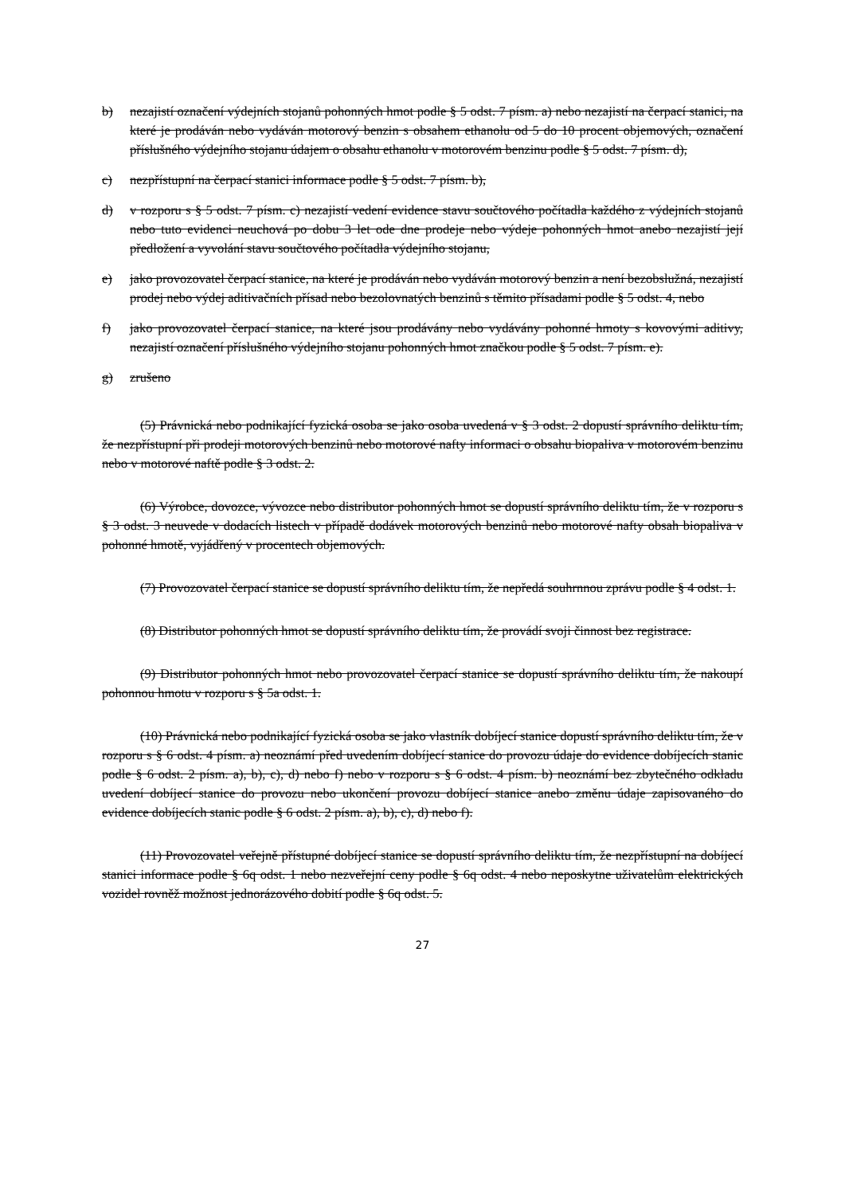b) nezajistí označení výdejních stojanů pohonných hmot podle § 5 odst. 7 písm. a) nebo nezajistí na čerpací stanici, na které je prodáván nebo vydáván motorový benzin s obsahem ethanolu od 5 do 10 procent objemových, označení příslušného výdejního stojanu údajem o obsahu ethanolu v motorovém benzinu podle § 5 odst. 7 písm. d),
c) nezpřístupní na čerpací stanici informace podle § 5 odst. 7 písm. b),
d) v rozporu s § 5 odst. 7 písm. c) nezajistí vedení evidence stavu součtového počítadla každého z výdejních stojanů nebo tuto evidenci neuchová po dobu 3 let ode dne prodeje nebo výdeje pohonných hmot anebo nezajistí její předložení a vyvolání stavu součtového počítadla výdejního stojanu,
e) jako provozovatel čerpací stanice, na které je prodáván nebo vydáván motorový benzin a není bezobslužná, nezajistí prodej nebo výdej aditivačních přísad nebo bezolovnatých benzinů s těmito přísadami podle § 5 odst. 4, nebo
f) jako provozovatel čerpací stanice, na které jsou prodávány nebo vydávány pohonné hmoty s kovovými aditivy, nezajistí označení příslušného výdejního stojanu pohonných hmot značkou podle § 5 odst. 7 písm. e).
g) zrušeno
(5) Právnická nebo podnikající fyzická osoba se jako osoba uvedená v § 3 odst. 2 dopustí správního deliktu tím, že nezpřístupní při prodeji motorových benzinů nebo motorové nafty informaci o obsahu biopaliva v motorovém benzinu nebo v motorové naftě podle § 3 odst. 2.
(6) Výrobce, dovozce, vývozce nebo distributor pohonných hmot se dopustí správního deliktu tím, že v rozporu s § 3 odst. 3 neuvede v dodacích listech v případě dodávek motorových benzinů nebo motorové nafty obsah biopaliva v pohonné hmotě, vyjádřený v procentech objemových.
(7) Provozovatel čerpací stanice se dopustí správního deliktu tím, že nepředá souhrnnou zprávu podle § 4 odst. 1.
(8) Distributor pohonných hmot se dopustí správního deliktu tím, že provádí svoji činnost bez registrace.
(9) Distributor pohonných hmot nebo provozovatel čerpací stanice se dopustí správního deliktu tím, že nakoupí pohonnou hmotu v rozporu s § 5a odst. 1.
(10) Právnická nebo podnikající fyzická osoba se jako vlastník dobíjecí stanice dopustí správního deliktu tím, že v rozporu s § 6 odst. 4 písm. a) neoznámí před uvedením dobíjecí stanice do provozu údaje do evidence dobíjecích stanic podle § 6 odst. 2 písm. a), b), c), d) nebo f) nebo v rozporu s § 6 odst. 4 písm. b) neoznámí bez zbytečného odkladu uvedení dobíjecí stanice do provozu nebo ukončení provozu dobíjecí stanice anebo změnu údaje zapisovaného do evidence dobíjecích stanic podle § 6 odst. 2 písm. a), b), c), d) nebo f).
(11) Provozovatel veřejně přístupné dobíjecí stanice se dopustí správního deliktu tím, že nezpřístupní na dobíjecí stanici informace podle § 6q odst. 1 nebo nezveřejní ceny podle § 6q odst. 4 nebo neposkytne uživatelům elektrických vozidel rovněž možnost jednorázového dobití podle § 6q odst. 5.
27